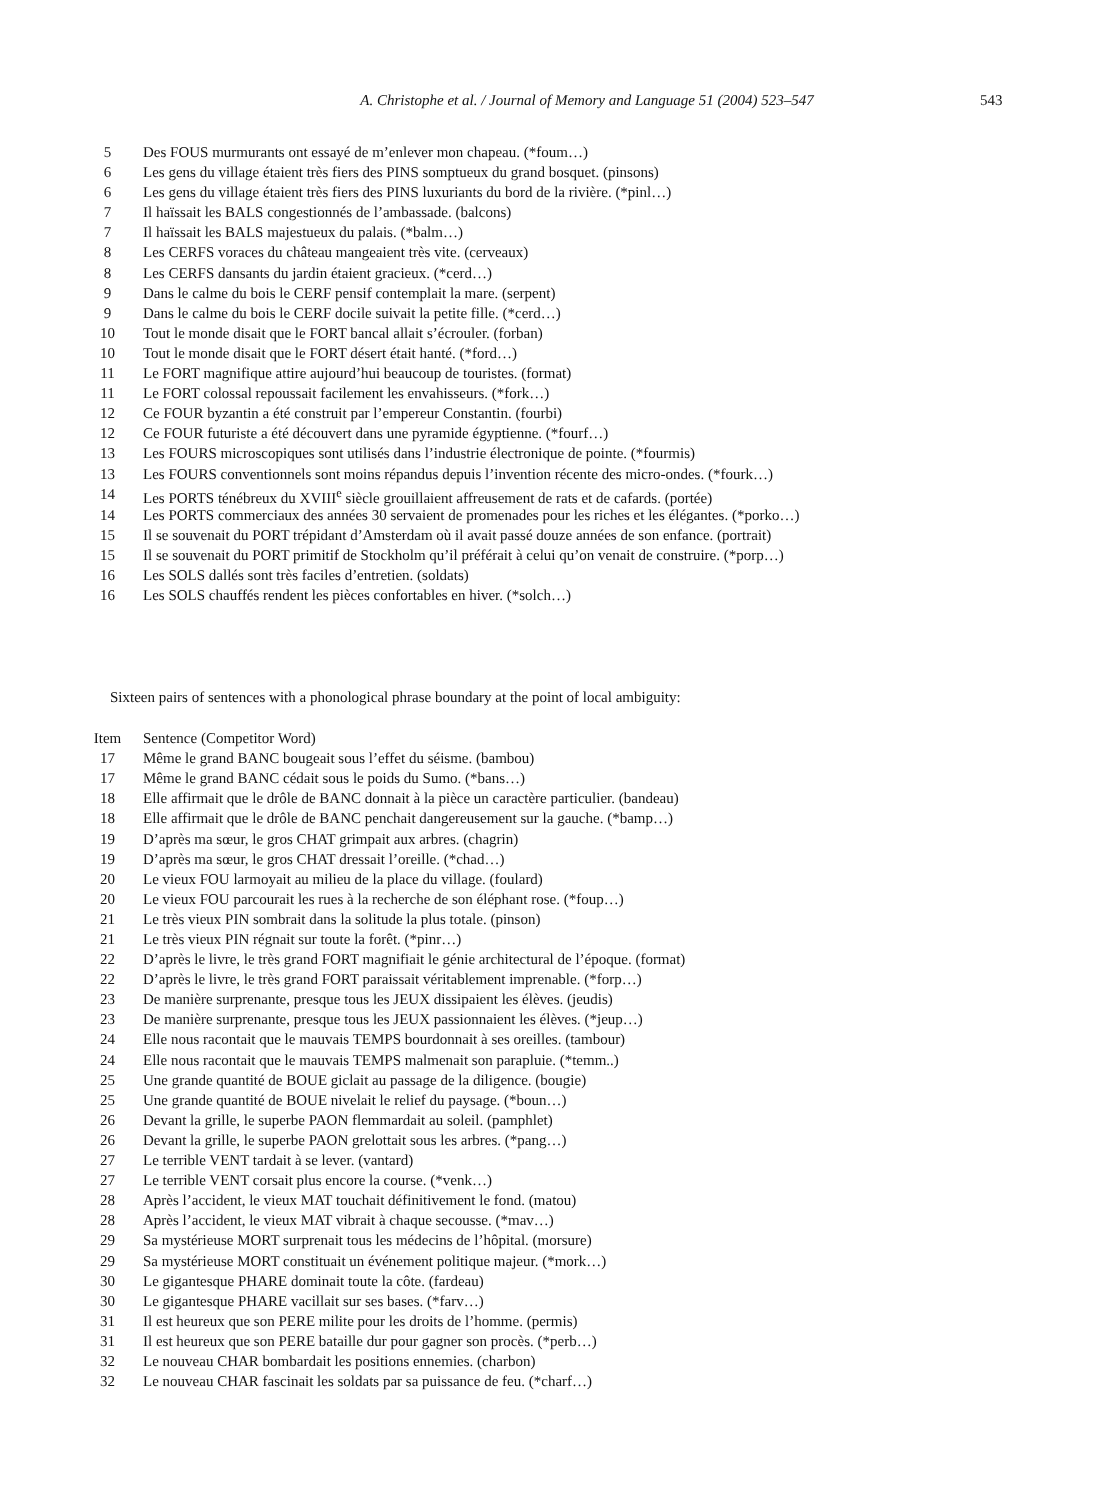A. Christophe et al. / Journal of Memory and Language 51 (2004) 523–547 543
| 5 | Des FOUS murmurants ont essayé de m’enlever mon chapeau. (*foum…) |
| 6 | Les gens du village étaient très fiers des PINS somptueux du grand bosquet. (pinsons) |
| 6 | Les gens du village étaient très fiers des PINS luxuriants du bord de la rivière. (*pinl…) |
| 7 | Il haïssait les BALS congestionnés de l’ambassade. (balcons) |
| 7 | Il haïssait les BALS majestueux du palais. (*balm…) |
| 8 | Les CERFS voraces du château mangeaient très vite. (cerveaux) |
| 8 | Les CERFS dansants du jardin étaient gracieux. (*cerd…) |
| 9 | Dans le calme du bois le CERF pensif contemplait la mare. (serpent) |
| 9 | Dans le calme du bois le CERF docile suivait la petite fille. (*cerd…) |
| 10 | Tout le monde disait que le FORT bancal allait s’écrouler. (forban) |
| 10 | Tout le monde disait que le FORT désert était hanté. (*ford…) |
| 11 | Le FORT magnifique attire aujourd’hui beaucoup de touristes. (format) |
| 11 | Le FORT colossal repoussait facilement les envahisseurs. (*fork…) |
| 12 | Ce FOUR byzantin a été construit par l’empereur Constantin. (fourbi) |
| 12 | Ce FOUR futuriste a été découvert dans une pyramide égyptienne. (*fourf…) |
| 13 | Les FOURS microscopiques sont utilisés dans l’industrie électronique de pointe. (*fourmis) |
| 13 | Les FOURS conventionnels sont moins répandus depuis l’invention récente des micro-ondes. (*fourk…) |
| 14 | Les PORTS ténébreux du XVIII<sup>e</sup> siècle grouillaient affreusement de rats et de cafards. (portée) |
| 14 | Les PORTS commerciaux des années 30 servaient de promenades pour les riches et les élégantes. (*porko…) |
| 15 | Il se souvenait du PORT trépidant d’Amsterdam où il avait passé douze années de son enfance. (portrait) |
| 15 | Il se souvenait du PORT primitif de Stockholm qu’il préférait à celui qu’on venait de construire. (*porp…) |
| 16 | Les SOLS dallés sont très faciles d’entretien. (soldats) |
| 16 | Les SOLS chauffés rendent les pièces confortables en hiver. (*solch…) |
Sixteen pairs of sentences with a phonological phrase boundary at the point of local ambiguity:
| Item | Sentence (Competitor Word) |
| --- | --- |
| 17 | Même le grand BANC bougeait sous l’effet du séisme. (bambou) |
| 17 | Même le grand BANC cédait sous le poids du Sumo. (*bans…) |
| 18 | Elle affirmait que le drôle de BANC donnait à la pièce un caractère particulier. (bandeau) |
| 18 | Elle affirmait que le drôle de BANC penchait dangereusement sur la gauche. (*bamp…) |
| 19 | D’après ma sœur, le gros CHAT grimpait aux arbres. (chagrin) |
| 19 | D’après ma sœur, le gros CHAT dressait l’oreille. (*chad…) |
| 20 | Le vieux FOU larmoyait au milieu de la place du village. (foulard) |
| 20 | Le vieux FOU parcourait les rues à la recherche de son éléphant rose. (*foup…) |
| 21 | Le très vieux PIN sombrait dans la solitude la plus totale. (pinson) |
| 21 | Le très vieux PIN régnait sur toute la forêt. (*pinr…) |
| 22 | D’après le livre, le très grand FORT magnifiait le génie architectural de l’époque. (format) |
| 22 | D’après le livre, le très grand FORT paraissait véritablement imprenable. (*forp…) |
| 23 | De manière surprenante, presque tous les JEUX dissipaient les élèves. (jeudis) |
| 23 | De manière surprenante, presque tous les JEUX passionnaient les élèves. (*jeup…) |
| 24 | Elle nous racontait que le mauvais TEMPS bourdonnait à ses oreilles. (tambour) |
| 24 | Elle nous racontait que le mauvais TEMPS malmenait son parapluie. (*temm..) |
| 25 | Une grande quantité de BOUE giclait au passage de la diligence. (bougie) |
| 25 | Une grande quantité de BOUE nivelait le relief du paysage. (*boun…) |
| 26 | Devant la grille, le superbe PAON flemmardait au soleil. (pamphlet) |
| 26 | Devant la grille, le superbe PAON grelottait sous les arbres. (*pang…) |
| 27 | Le terrible VENT tardait à se lever. (vantard) |
| 27 | Le terrible VENT corsait plus encore la course. (*venk…) |
| 28 | Après l’accident, le vieux MAT touchait définitivement le fond. (matou) |
| 28 | Après l’accident, le vieux MAT vibrait à chaque secousse. (*mav…) |
| 29 | Sa mystérieuse MORT surprenait tous les médecins de l’hôpital. (morsure) |
| 29 | Sa mystérieuse MORT constituait un événement politique majeur. (*mork…) |
| 30 | Le gigantesque PHARE dominait toute la côte. (fardeau) |
| 30 | Le gigantesque PHARE vacillait sur ses bases. (*farv…) |
| 31 | Il est heureux que son PERE milite pour les droits de l’homme. (permis) |
| 31 | Il est heureux que son PERE bataille dur pour gagner son procès. (*perb…) |
| 32 | Le nouveau CHAR bombardait les positions ennemies. (charbon) |
| 32 | Le nouveau CHAR fascinait les soldats par sa puissance de feu. (*charf…) |